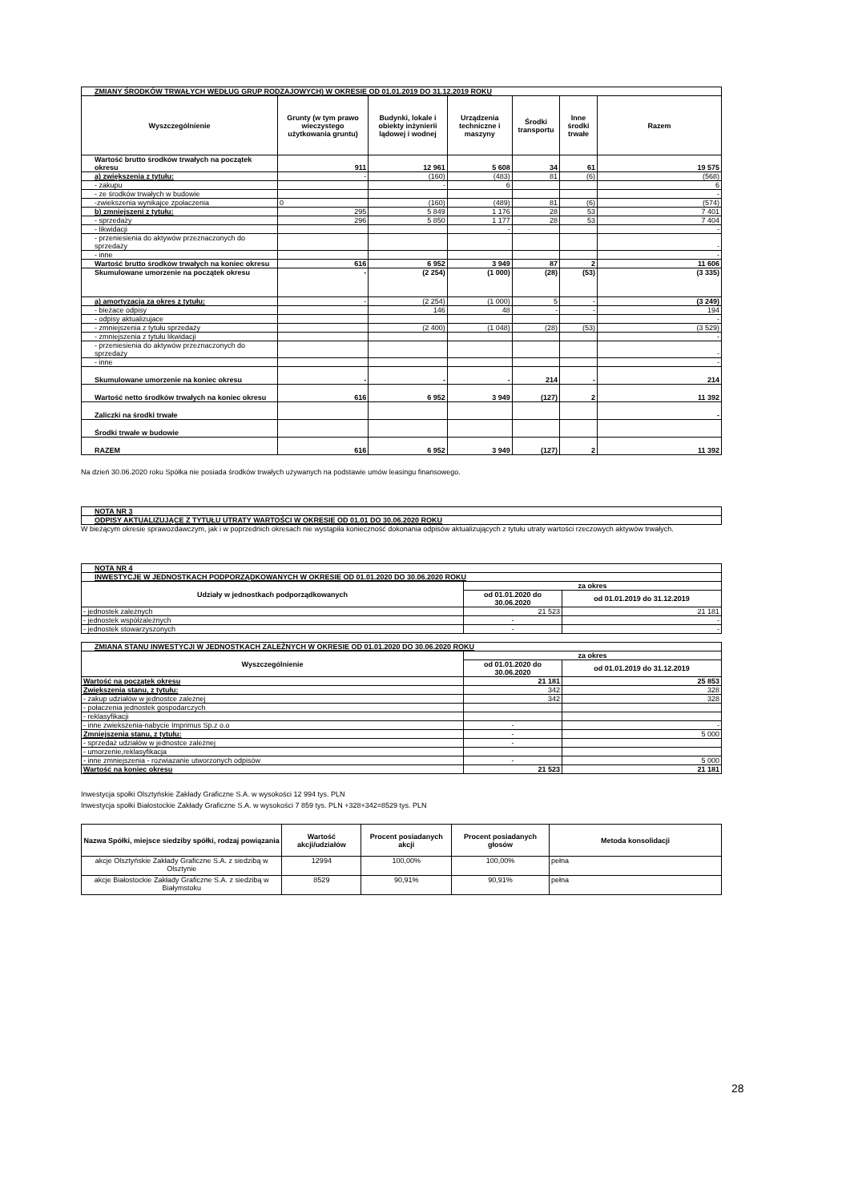| ZMIANY ŚRODKÓW TRWAŁYCH WEDŁUG GRUP RODZAJOWYCH) W OKRESIE OD 01.01.2019 DO 31.12.2019 ROKU | | | | | | |
| Wyszczególnienie | Grunty (w tym prawo wieczystego użytkowania gruntu) | Budynki, lokale i obiekty inżynierii lądowej i wodnej | Urządzenia techniczne i maszyny | Środki transportu | Inne środki trwałe | Razem |
| Wartość brutto środków trwałych na początek okresu | 911 | 12 961 | 5 608 | 34 | 61 | 19 575 |
| a) zwiększenia z tytułu: | - | (160) | (483) | 81 | (6) | (568) |
| - zakupu | | - | 6 | | | 6 |
| - ze środków trwałych w budowie | | | | | | - |
| -zwiekszenia wynikajce zpołaczenia | 0 | (160) | (489) | 81 | (6) | (574) |
| b) zmniejszeni z tytułu: | 295 | 5 849 | 1 176 | 28 | 53 | 7 401 |
| - sprzedaży | 296 | 5 850 | 1 177 | 28 | 53 | 7 404 |
| - likwidacji | | | - | | | - |
| - przeniesienia do aktywów przeznaczonych do sprzedaży | | | | | | - |
| - inne | | | | | | - |
| Wartość brutto środków trwałych na koniec okresu | 616 | 6 952 | 3 949 | 87 | 2 | 11 606 |
| Skumulowane umorzenie na początek okresu | - | (2 254) | (1 000) | (28) | (53) | (3 335) |
| a) amortyzacja za okres z tytułu: | - | (2 254) | (1 000) | 5 | - | (3 249) |
| - bieżace odpisy | | 146 | 48 | - | - | 194 |
| - odpisy aktualizujace | | | | | | - |
| - zmniejszenia z tytułu sprzedaży | | (2 400) | (1 048) | (28) | (53) | (3 529) |
| - zmniejszenia z tytułu likwidacji | | | | | | - |
| - przeniesienia do aktywów przeznaczonych do sprzedaży | | | | | | - |
| - inne | | | | | | - |
| Skumulowane umorzenie na koniec okresu | - | - | - | 214 | - | 214 |
| Wartość netto środków trwałych na koniec okresu | 616 | 6 952 | 3 949 | (127) | 2 | 11 392 |
| Zaliczki na środki trwałe | | | | | | - |
| Środki trwałe w budowie | | | | | | |
| RAZEM | 616 | 6 952 | 3 949 | (127) | 2 | 11 392 |
Na dzień 30.06.2020 roku Spółka nie posiada środków trwałych używanych na podstawie umów leasingu finansowego.
| NOTA NR 3 |
| ODPISY AKTUALIZUJĄCE Z TYTUŁU UTRATY WARTOŚCI W OKRESIE OD 01.01 DO 30.06.2020 ROKU |
W bieżącym okresie sprawozdawczym, jak i w poprzednich okresach nie wystąpiła konieczność dokonania odpisów aktualizujących z tytułu utraty wartości rzeczowych aktywów trwałych.
| NOTA NR 4 | | |
| INWESTYCJE W JEDNOSTKACH PODPORZĄDKOWANYCH W OKRESIE OD 01.01.2020 DO 30.06.2020 ROKU | | |
| Udziały w jednostkach podporządkowanych | za okres | |
| | od 01.01.2020 do 30.06.2020 | od 01.01.2019 do 31.12.2019 |
| - jednostek zależnych | 21 523 | 21 181 |
| - jednostek współzależnych | - | - |
| - jednostek stowarzyszonych | - | - |
| ZMIANA STANU INWESTYCJI W JEDNOSTKACH ZALEŻNYCH W OKRESIE OD 01.01.2020 DO 30.06.2020 ROKU | | |
| Wyszczególnienie | za okres | |
| | od 01.01.2020 do 30.06.2020 | od 01.01.2019 do 31.12.2019 |
| Wartość na początek okresu | 21 181 | 25 853 |
| Zwiększenia stanu, z tytułu: | 342 | 328 |
| - zakup udziałów w jednostce zależnej | 342 | 328 |
| - połaczenia jednostek gospodarczych | | |
| - reklasyfikacji | | |
| - inne zwiekszenia-nabycie Imprimus Sp.z o.o | - | - |
| Zmniejszenia stanu, z tytułu: | - | 5 000 |
| - sprzedaż udziałów w jednostce zależnej | - | |
| - umorzenie,reklasyfikacja | | |
| - inne zmniejszenia - rozwiazanie utworzonych odpisów | - | 5 000 |
| Wartość na koniec okresu | 21 523 | 21 181 |
Inwestycja społki Olsztyńskie Zakłady Graficzne S.A. w wysokości 12 994 tys. PLN
Inwestycja społki Białostockie Zakłady Graficzne S.A. w wysokości 7 859 tys. PLN +328+342=8529 tys. PLN
| Nazwa Spółki, miejsce siedziby spółki, rodzaj powiązania | Wartość akcji/udziałów | Procent posiadanych akcji | Procent posiadanych głosów | Metoda konsolidacji |
| --- | --- | --- | --- | --- |
| akcje Olsztyńskie Zakłady Graficzne S.A. z siedzibą w Olsztynie | 12994 | 100,00% | 100,00% | pełna |
| akcje Białostockie Zakłady Graficzne S.A. z siedzibą w Białymstoku | 8529 | 90,91% | 90,91% | pełna |
28